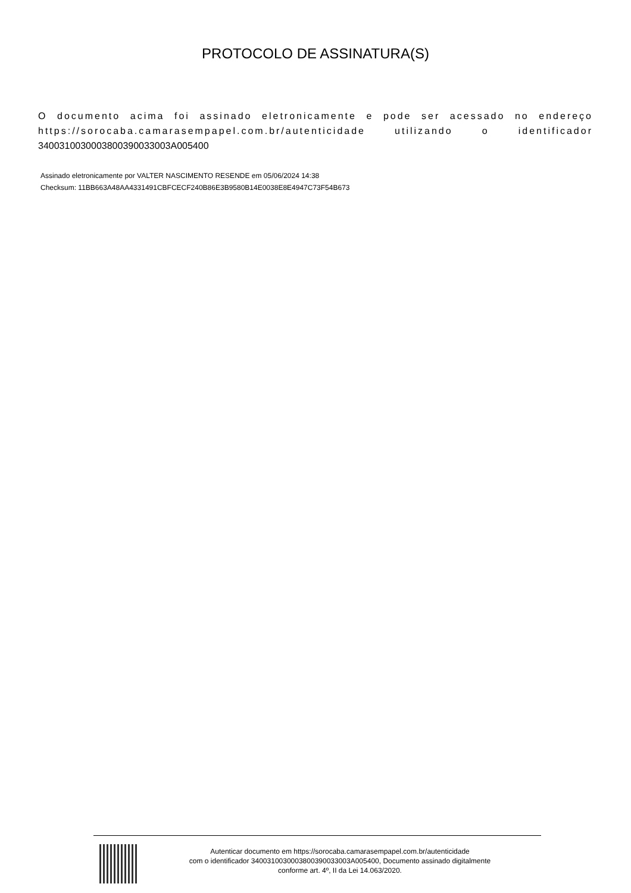PROTOCOLO DE ASSINATURA(S)
O documento acima foi assinado eletronicamente e pode ser acessado no endereço https://sorocaba.camarasempapel.com.br/autenticidade utilizando o identificador 340031003000380039003300​3A005400
Assinado eletronicamente por VALTER NASCIMENTO RESENDE em 05/06/2024 14:38
Checksum: 11BB663A48AA4331491CBFCECF240B86E3B9580B14E0038E8E4947C73F54B673
Autenticar documento em https://sorocaba.camarasempapel.com.br/autenticidade
com o identificador 3400310030003800390033003A005400, Documento assinado digitalmente
conforme art. 4º, II da Lei 14.063/2020.